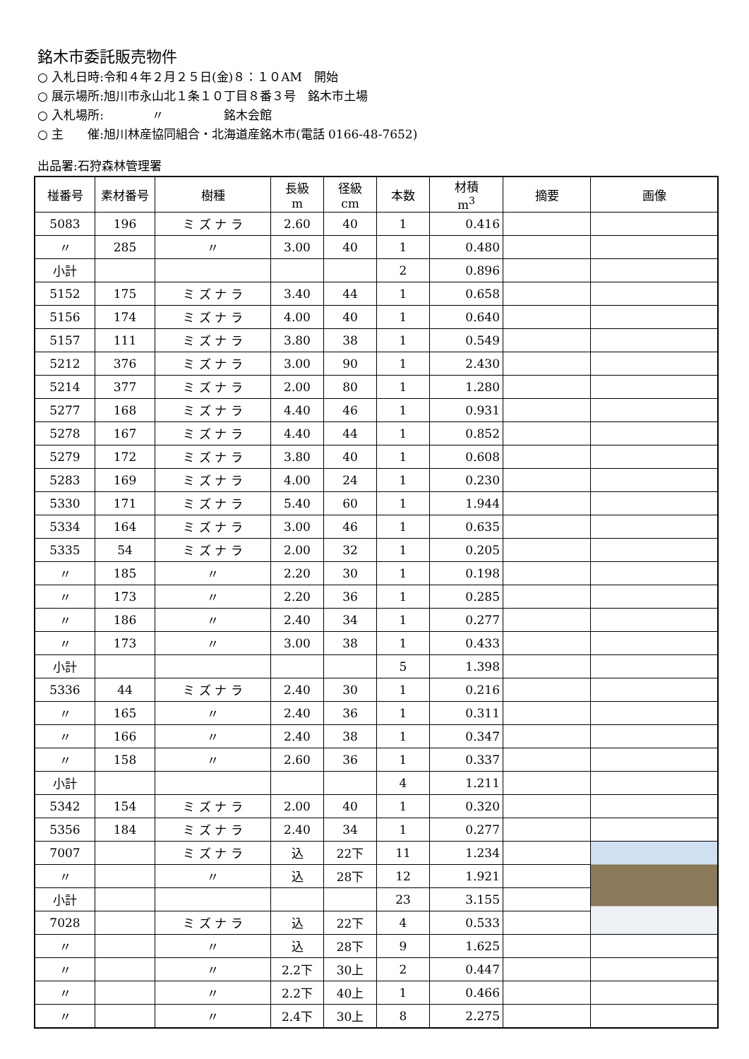銘木市委託販売物件
○ 入札日時:令和４年２月２５日(金)８：１０AM　開始
○ 展示場所:旭川市永山北１条１０丁目８番３号　銘木市土場
○ 入札場所:　　　　〃　　　　　銘木会館
○ 主　　催:旭川林産協同組合・北海道産銘木市(電話 0166-48-7652)
出品署:石狩森林管理署
| 椪番号 | 素材番号 | 樹種 | 長級 m | 径級 cm | 本数 | 材積 m<sup>3</sup> | 摘要 | 画像 |
| --- | --- | --- | --- | --- | --- | --- | --- | --- |
| 5083 | 196 | ミ ズ ナ ラ | 2.60 | 40 | 1 | 0.416 | | |
| 〃 | 285 | 〃 | 3.00 | 40 | 1 | 0.480 | | |
| 小計 | | | | | 2 | 0.896 | | |
| 5152 | 175 | ミ ズ ナ ラ | 3.40 | 44 | 1 | 0.658 | | |
| 5156 | 174 | ミ ズ ナ ラ | 4.00 | 40 | 1 | 0.640 | | |
| 5157 | 111 | ミ ズ ナ ラ | 3.80 | 38 | 1 | 0.549 | | |
| 5212 | 376 | ミ ズ ナ ラ | 3.00 | 90 | 1 | 2.430 | | |
| 5214 | 377 | ミ ズ ナ ラ | 2.00 | 80 | 1 | 1.280 | | |
| 5277 | 168 | ミ ズ ナ ラ | 4.40 | 46 | 1 | 0.931 | | |
| 5278 | 167 | ミ ズ ナ ラ | 4.40 | 44 | 1 | 0.852 | | |
| 5279 | 172 | ミ ズ ナ ラ | 3.80 | 40 | 1 | 0.608 | | |
| 5283 | 169 | ミ ズ ナ ラ | 4.00 | 24 | 1 | 0.230 | | |
| 5330 | 171 | ミ ズ ナ ラ | 5.40 | 60 | 1 | 1.944 | | |
| 5334 | 164 | ミ ズ ナ ラ | 3.00 | 46 | 1 | 0.635 | | |
| 5335 | 54 | ミ ズ ナ ラ | 2.00 | 32 | 1 | 0.205 | | |
| 〃 | 185 | 〃 | 2.20 | 30 | 1 | 0.198 | | |
| 〃 | 173 | 〃 | 2.20 | 36 | 1 | 0.285 | | |
| 〃 | 186 | 〃 | 2.40 | 34 | 1 | 0.277 | | |
| 〃 | 173 | 〃 | 3.00 | 38 | 1 | 0.433 | | |
| 小計 | | | | | 5 | 1.398 | | |
| 5336 | 44 | ミ ズ ナ ラ | 2.40 | 30 | 1 | 0.216 | | |
| 〃 | 165 | 〃 | 2.40 | 36 | 1 | 0.311 | | |
| 〃 | 166 | 〃 | 2.40 | 38 | 1 | 0.347 | | |
| 〃 | 158 | 〃 | 2.60 | 36 | 1 | 0.337 | | |
| 小計 | | | | | 4 | 1.211 | | |
| 5342 | 154 | ミ ズ ナ ラ | 2.00 | 40 | 1 | 0.320 | | |
| 5356 | 184 | ミ ズ ナ ラ | 2.40 | 34 | 1 | 0.277 | | |
| 7007 | | ミ ズ ナ ラ | 込 | 22下 | 11 | 1.234 | | |
| 〃 | | 〃 | 込 | 28下 | 12 | 1.921 | | |
| 小計 | | | | | 23 | 3.155 | | |
| 7028 | | ミ ズ ナ ラ | 込 | 22下 | 4 | 0.533 | | |
| 〃 | | 〃 | 込 | 28下 | 9 | 1.625 | | |
| 〃 | | 〃 | 2.2下 | 30上 | 2 | 0.447 | | |
| 〃 | | 〃 | 2.2下 | 40上 | 1 | 0.466 | | |
| 〃 | | 〃 | 2.4下 | 30上 | 8 | 2.275 | | |